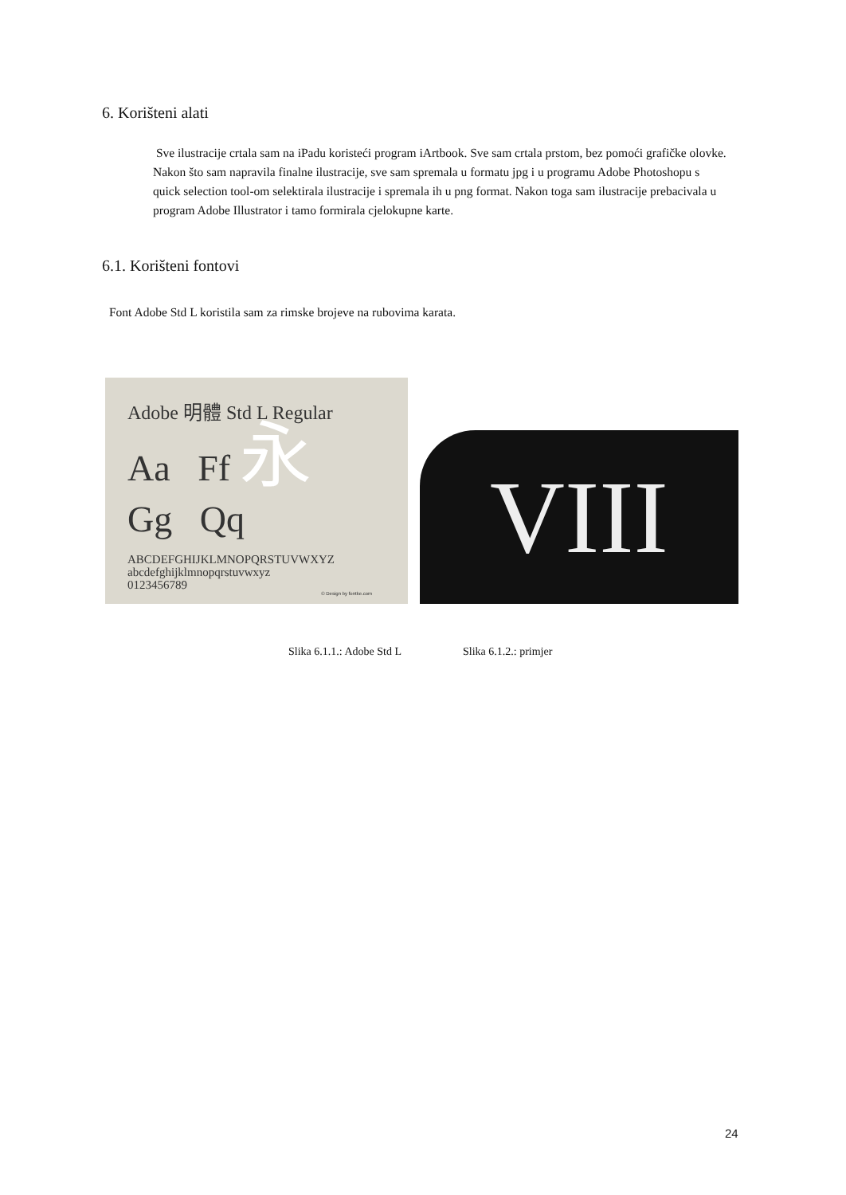6. Korišteni alati
Sve ilustracije crtala sam na iPadu koristeći program iArtbook. Sve sam crtala prstom, bez pomoći grafičke olovke. Nakon što sam napravila finalne ilustracije, sve sam spremala u formatu jpg i u programu Adobe Photoshopu s quick selection tool-om selektirala ilustracije i spremala ih u png format. Nakon toga sam ilustracije prebacivala u program Adobe Illustrator i tamo formirala cjelokupne karte.
6.1. Korišteni fontovi
Font Adobe Std L koristila sam za rimske brojeve na rubovima karata.
Adobe 明體 Std L Regular
Aa Ff 永
Gg Qq
ABCDEFGHIJKLMNOPQRSTUVWXYZ
abcdefghijklmnopqrstuvwxyz
0123456789
© Design by fontke.com
VIII
Slika 6.1.1.: Adobe Std L Slika 6.1.2.: primjer
24